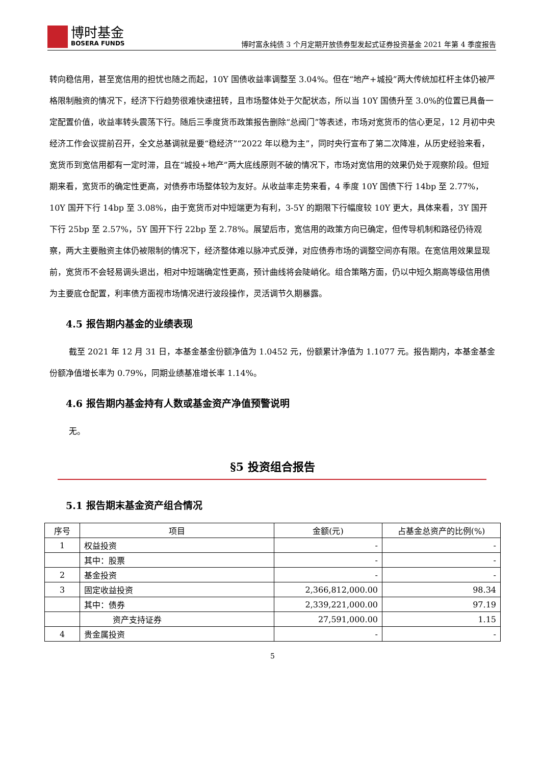博时基金 BOSERA FUNDS
博时富永纯债 3 个月定期开放债券型发起式证券投资基金 2021 年第 4 季度报告
转向稳信用，甚至宽信用的担忧也随之而起，10Y 国债收益率调整至 3.04%。但在“地产+城投”两大传统加杠杆主体仍被严格限制融资的情况下，经济下行趋势很难快速扭转，且市场整体处于欠配状态，所以当 10Y 国债升至 3.0%的位置已具备一定配置价值，收益率转头震荡下行。随后三季度货币政策报告删除“总阀门”等表述，市场对宽货币的信心更足，12 月初中央经济工作会议提前召开，全文总基调就是要“稳经济”“2022 年以稳为主”，同时央行宣布了第二次降准，从历史经验来看，宽货币到宽信用都有一定时滞，且在“城投+地产”两大底线原则不破的情况下，市场对宽信用的效果仍处于观察阶段。但短期来看，宽货币的确定性更高，对债券市场整体较为友好。从收益率走势来看，4 季度 10Y 国债下行 14bp 至 2.77%，10Y 国开下行 14bp 至 3.08%，由于宽货币对中短端更为有利，3-5Y 的期限下行幅度较 10Y 更大，具体来看，3Y 国开下行 25bp 至 2.57%，5Y 国开下行 22bp 至 2.78%。展望后市，宽信用的政策方向已确定，但传导机制和路径仍待观察，两大主要融资主体仍被限制的情况下，经济整体难以脉冲式反弹，对应债券市场的调整空间亦有限。在宽信用效果显现前，宽货币不会轻易调头退出，相对中短端确定性更高，预计曲线将会陡峭化。组合策略方面，仍以中短久期高等级信用债为主要底仓配置，利率债方面视市场情况进行波段操作，灵活调节久期暴露。
4.5 报告期内基金的业绩表现
截至 2021 年 12 月 31 日，本基金基金份额净值为 1.0452 元，份额累计净值为 1.1077 元。报告期内，本基金基金份额净值增长率为 0.79%，同期业绩基准增长率 1.14%。
4.6 报告期内基金持有人数或基金资产净值预警说明
无。
§5 投资组合报告
5.1 报告期末基金资产组合情况
| 序号 | 项目 | 金额(元) | 占基金总资产的比例(%) |
| --- | --- | --- | --- |
| 1 | 权益投资 | - | - |
| | 其中：股票 | - | - |
| 2 | 基金投资 | - | - |
| 3 | 固定收益投资 | 2,366,812,000.00 | 98.34 |
| | 其中：债券 | 2,339,221,000.00 | 97.19 |
| | 资产支持证券 | 27,591,000.00 | 1.15 |
| 4 | 贵金属投资 | - | - |
5